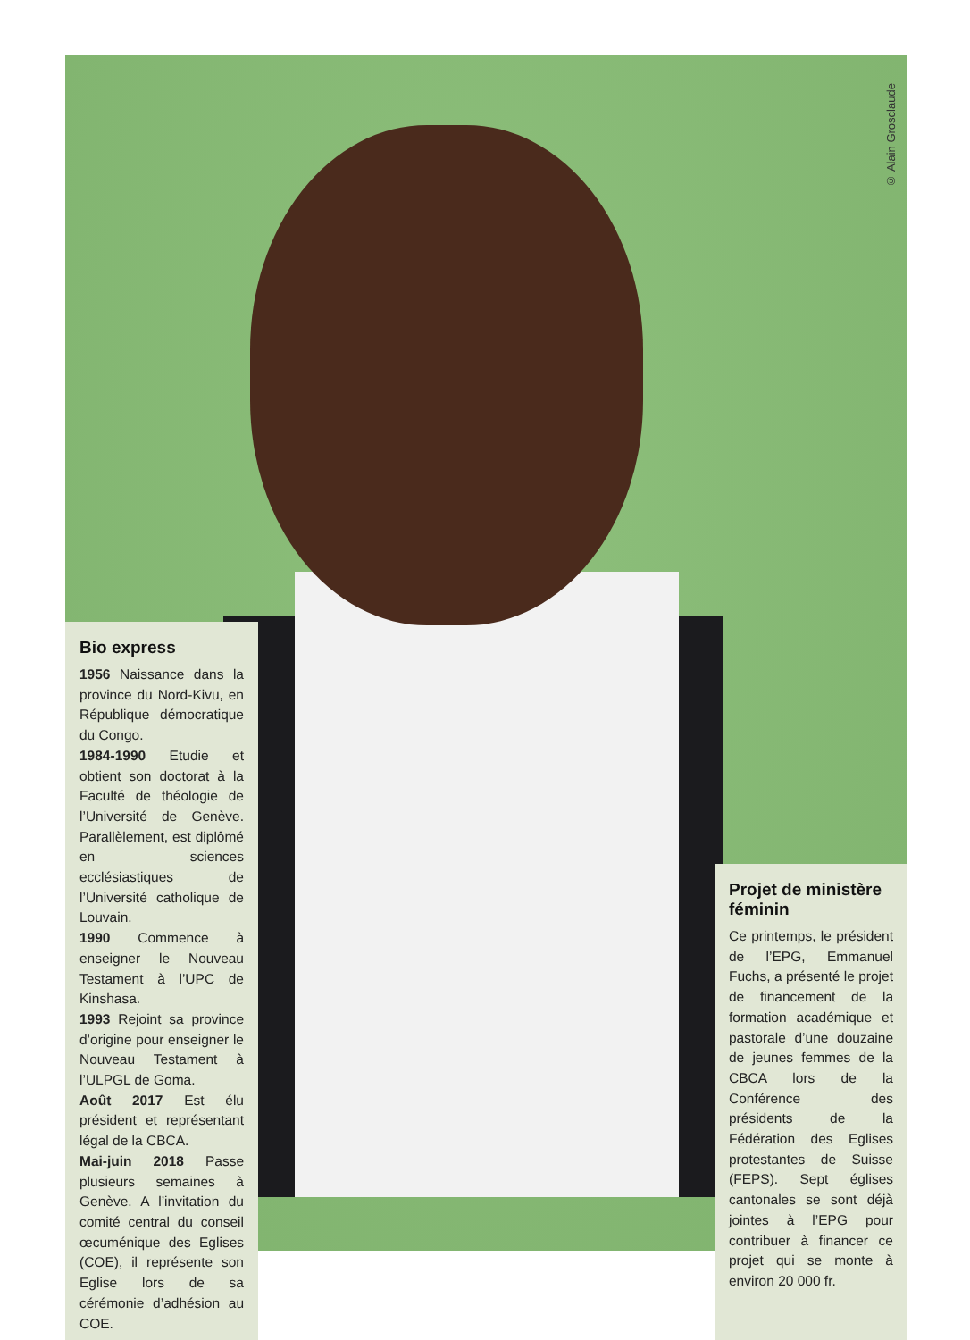© Alain Grosclaude
Bio express
1956 Naissance dans la province du Nord-Kivu, en République démocratique du Congo.
1984-1990 Etudie et obtient son doctorat à la Faculté de théologie de l’Université de Genève. Parallèlement, est diplômé en sciences ecclésiastiques de l’Université catholique de Louvain.
1990 Commence à enseigner le Nouveau Testament à l’UPC de Kinshasa.
1993 Rejoint sa province d’origine pour enseigner le Nouveau Testament à l’ULPGL de Goma.
Août 2017 Est élu président et représentant légal de la CBCA.
Mai-juin 2018 Passe plusieurs semaines à Genève. A l’invitation du comité central du conseil œcuménique des Eglises (COE), il représente son Eglise lors de sa cérémonie d’adhésion au COE.
Projet de ministère féminin
Ce printemps, le président de l’EPG, Emmanuel Fuchs, a présenté le projet de financement de la formation académique et pastorale d’une douzaine de jeunes femmes de la CBCA lors de la Conférence des présidents de la Fédération des Eglises protestantes de Suisse (FEPS). Sept églises cantonales se sont déjà jointes à l’EPG pour contribuer à financer ce projet qui se monte à environ 20 000 fr.